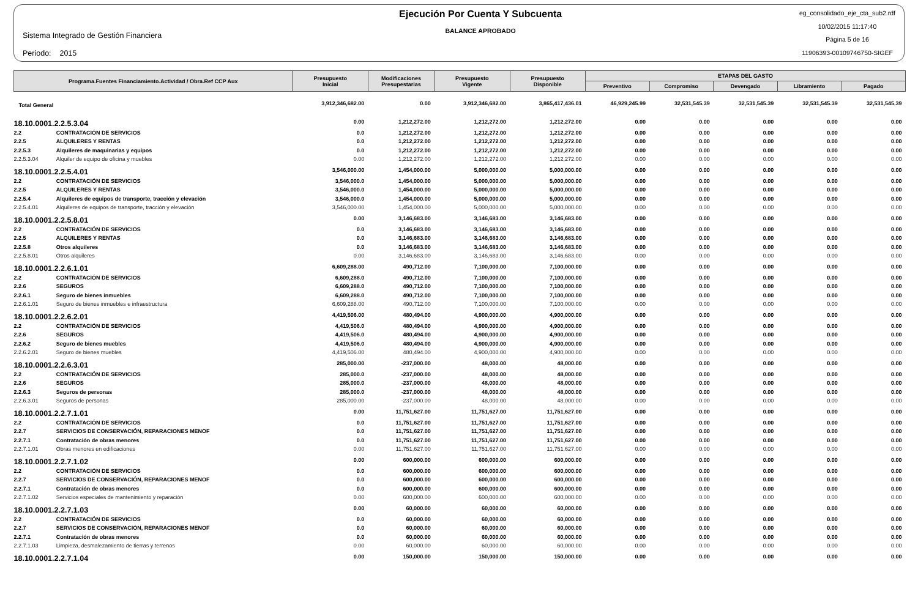Sistema Integrado de Gestión Financiera
Periodo: 2015
Ejecución Por Cuenta Y Subcuenta
BALANCE APROBADO
eg_consolidado_eje_cta_sub2.rdf
10/02/2015 11:17:40
Página 5 de 16
11906393-00109746750-SIGEF
| Programa.Fuentes Financiamiento.Actividad / Obra.Ref CCP Aux | | Presupuesto Inicial | Modificaciones Presupestarias | Presupuesto Vigente | Presupuesto Disponible | ETAPAS DEL GASTO | | | | |
| --- | --- | --- | --- | --- | --- | --- | --- | --- | --- | --- |
| | | | | | | Preventivo | Compromiso | Devengado | Libramiento | Pagado |
| Total General | | 3,912,346,682.00 | 0.00 | 3,912,346,682.00 | 3,865,417,436.01 | 46,929,245.99 | 32,531,545.39 | 32,531,545.39 | 32,531,545.39 | 32,531,545.39 |
| 18.10.0001.2.2.5.3.04 | | 0.00 | 1,212,272.00 | 1,212,272.00 | 1,212,272.00 | 0.00 | 0.00 | 0.00 | 0.00 | 0.00 |
| 2.2 | CONTRATACIÓN DE SERVICIOS | 0.0 | 1,212,272.00 | 1,212,272.00 | 1,212,272.00 | 0.00 | 0.00 | 0.00 | 0.00 | 0.00 |
| 2.2.5 | ALQUILERES Y RENTAS | 0.0 | 1,212,272.00 | 1,212,272.00 | 1,212,272.00 | 0.00 | 0.00 | 0.00 | 0.00 | 0.00 |
| 2.2.5.3 | Alquileres de maquinarias y equipos | 0.0 | 1,212,272.00 | 1,212,272.00 | 1,212,272.00 | 0.00 | 0.00 | 0.00 | 0.00 | 0.00 |
| 2.2.5.3.04 | Alquiler de equipo de oficina y muebles | 0.00 | 1,212,272.00 | 1,212,272.00 | 1,212,272.00 | 0.00 | 0.00 | 0.00 | 0.00 | 0.00 |
| 18.10.0001.2.2.5.4.01 | | 3,546,000.00 | 1,454,000.00 | 5,000,000.00 | 5,000,000.00 | 0.00 | 0.00 | 0.00 | 0.00 | 0.00 |
| 2.2 | CONTRATACIÓN DE SERVICIOS | 3,546,000.0 | 1,454,000.00 | 5,000,000.00 | 5,000,000.00 | 0.00 | 0.00 | 0.00 | 0.00 | 0.00 |
| 2.2.5 | ALQUILERES Y RENTAS | 3,546,000.0 | 1,454,000.00 | 5,000,000.00 | 5,000,000.00 | 0.00 | 0.00 | 0.00 | 0.00 | 0.00 |
| 2.2.5.4 | Alquileres de equipos de transporte, tracción y elevación | 3,546,000.0 | 1,454,000.00 | 5,000,000.00 | 5,000,000.00 | 0.00 | 0.00 | 0.00 | 0.00 | 0.00 |
| 2.2.5.4.01 | Alquileres de equipos de transporte, tracción y elevación | 3,546,000.00 | 1,454,000.00 | 5,000,000.00 | 5,000,000.00 | 0.00 | 0.00 | 0.00 | 0.00 | 0.00 |
| 18.10.0001.2.2.5.8.01 | | 0.00 | 3,146,683.00 | 3,146,683.00 | 3,146,683.00 | 0.00 | 0.00 | 0.00 | 0.00 | 0.00 |
| 2.2 | CONTRATACIÓN DE SERVICIOS | 0.0 | 3,146,683.00 | 3,146,683.00 | 3,146,683.00 | 0.00 | 0.00 | 0.00 | 0.00 | 0.00 |
| 2.2.5 | ALQUILERES Y RENTAS | 0.0 | 3,146,683.00 | 3,146,683.00 | 3,146,683.00 | 0.00 | 0.00 | 0.00 | 0.00 | 0.00 |
| 2.2.5.8 | Otros alquileres | 0.0 | 3,146,683.00 | 3,146,683.00 | 3,146,683.00 | 0.00 | 0.00 | 0.00 | 0.00 | 0.00 |
| 2.2.5.8.01 | Otros alquileres | 0.00 | 3,146,683.00 | 3,146,683.00 | 3,146,683.00 | 0.00 | 0.00 | 0.00 | 0.00 | 0.00 |
| 18.10.0001.2.2.6.1.01 | | 6,609,288.00 | 490,712.00 | 7,100,000.00 | 7,100,000.00 | 0.00 | 0.00 | 0.00 | 0.00 | 0.00 |
| 2.2 | CONTRATACIÓN DE SERVICIOS | 6,609,288.0 | 490,712.00 | 7,100,000.00 | 7,100,000.00 | 0.00 | 0.00 | 0.00 | 0.00 | 0.00 |
| 2.2.6 | SEGUROS | 6,609,288.0 | 490,712.00 | 7,100,000.00 | 7,100,000.00 | 0.00 | 0.00 | 0.00 | 0.00 | 0.00 |
| 2.2.6.1 | Seguro de bienes inmuebles | 6,609,288.0 | 490,712.00 | 7,100,000.00 | 7,100,000.00 | 0.00 | 0.00 | 0.00 | 0.00 | 0.00 |
| 2.2.6.1.01 | Seguro de bienes inmuebles e infraestructura | 6,609,288.00 | 490,712.00 | 7,100,000.00 | 7,100,000.00 | 0.00 | 0.00 | 0.00 | 0.00 | 0.00 |
| 18.10.0001.2.2.6.2.01 | | 4,419,506.00 | 480,494.00 | 4,900,000.00 | 4,900,000.00 | 0.00 | 0.00 | 0.00 | 0.00 | 0.00 |
| 2.2 | CONTRATACIÓN DE SERVICIOS | 4,419,506.0 | 480,494.00 | 4,900,000.00 | 4,900,000.00 | 0.00 | 0.00 | 0.00 | 0.00 | 0.00 |
| 2.2.6 | SEGUROS | 4,419,506.0 | 480,494.00 | 4,900,000.00 | 4,900,000.00 | 0.00 | 0.00 | 0.00 | 0.00 | 0.00 |
| 2.2.6.2 | Seguro de bienes muebles | 4,419,506.0 | 480,494.00 | 4,900,000.00 | 4,900,000.00 | 0.00 | 0.00 | 0.00 | 0.00 | 0.00 |
| 2.2.6.2.01 | Seguro de bienes muebles | 4,419,506.00 | 480,494.00 | 4,900,000.00 | 4,900,000.00 | 0.00 | 0.00 | 0.00 | 0.00 | 0.00 |
| 18.10.0001.2.2.6.3.01 | | 285,000.00 | -237,000.00 | 48,000.00 | 48,000.00 | 0.00 | 0.00 | 0.00 | 0.00 | 0.00 |
| 2.2 | CONTRATACIÓN DE SERVICIOS | 285,000.0 | -237,000.00 | 48,000.00 | 48,000.00 | 0.00 | 0.00 | 0.00 | 0.00 | 0.00 |
| 2.2.6 | SEGUROS | 285,000.0 | -237,000.00 | 48,000.00 | 48,000.00 | 0.00 | 0.00 | 0.00 | 0.00 | 0.00 |
| 2.2.6.3 | Seguros de personas | 285,000.0 | -237,000.00 | 48,000.00 | 48,000.00 | 0.00 | 0.00 | 0.00 | 0.00 | 0.00 |
| 2.2.6.3.01 | Seguros de personas | 285,000.00 | -237,000.00 | 48,000.00 | 48,000.00 | 0.00 | 0.00 | 0.00 | 0.00 | 0.00 |
| 18.10.0001.2.2.7.1.01 | | 0.00 | 11,751,627.00 | 11,751,627.00 | 11,751,627.00 | 0.00 | 0.00 | 0.00 | 0.00 | 0.00 |
| 2.2 | CONTRATACIÓN DE SERVICIOS | 0.0 | 11,751,627.00 | 11,751,627.00 | 11,751,627.00 | 0.00 | 0.00 | 0.00 | 0.00 | 0.00 |
| 2.2.7 | SERVICIOS DE CONSERVACIÓN, REPARACIONES MENOF | 0.0 | 11,751,627.00 | 11,751,627.00 | 11,751,627.00 | 0.00 | 0.00 | 0.00 | 0.00 | 0.00 |
| 2.2.7.1 | Contratación de obras menores | 0.0 | 11,751,627.00 | 11,751,627.00 | 11,751,627.00 | 0.00 | 0.00 | 0.00 | 0.00 | 0.00 |
| 2.2.7.1.01 | Obras menores en edificaciones | 0.00 | 11,751,627.00 | 11,751,627.00 | 11,751,627.00 | 0.00 | 0.00 | 0.00 | 0.00 | 0.00 |
| 18.10.0001.2.2.7.1.02 | | 0.00 | 600,000.00 | 600,000.00 | 600,000.00 | 0.00 | 0.00 | 0.00 | 0.00 | 0.00 |
| 2.2 | CONTRATACIÓN DE SERVICIOS | 0.0 | 600,000.00 | 600,000.00 | 600,000.00 | 0.00 | 0.00 | 0.00 | 0.00 | 0.00 |
| 2.2.7 | SERVICIOS DE CONSERVACIÓN, REPARACIONES MENOF | 0.0 | 600,000.00 | 600,000.00 | 600,000.00 | 0.00 | 0.00 | 0.00 | 0.00 | 0.00 |
| 2.2.7.1 | Contratación de obras menores | 0.0 | 600,000.00 | 600,000.00 | 600,000.00 | 0.00 | 0.00 | 0.00 | 0.00 | 0.00 |
| 2.2.7.1.02 | Servicios especiales de mantenimiento y reparación | 0.00 | 600,000.00 | 600,000.00 | 600,000.00 | 0.00 | 0.00 | 0.00 | 0.00 | 0.00 |
| 18.10.0001.2.2.7.1.03 | | 0.00 | 60,000.00 | 60,000.00 | 60,000.00 | 0.00 | 0.00 | 0.00 | 0.00 | 0.00 |
| 2.2 | CONTRATACIÓN DE SERVICIOS | 0.0 | 60,000.00 | 60,000.00 | 60,000.00 | 0.00 | 0.00 | 0.00 | 0.00 | 0.00 |
| 2.2.7 | SERVICIOS DE CONSERVACIÓN, REPARACIONES MENOF | 0.0 | 60,000.00 | 60,000.00 | 60,000.00 | 0.00 | 0.00 | 0.00 | 0.00 | 0.00 |
| 2.2.7.1 | Contratación de obras menores | 0.0 | 60,000.00 | 60,000.00 | 60,000.00 | 0.00 | 0.00 | 0.00 | 0.00 | 0.00 |
| 2.2.7.1.03 | Limpieza, desmalezamiento de tierras y terrenos | 0.00 | 60,000.00 | 60,000.00 | 60,000.00 | 0.00 | 0.00 | 0.00 | 0.00 | 0.00 |
| 18.10.0001.2.2.7.1.04 | | 0.00 | 150,000.00 | 150,000.00 | 150,000.00 | 0.00 | 0.00 | 0.00 | 0.00 | 0.00 |